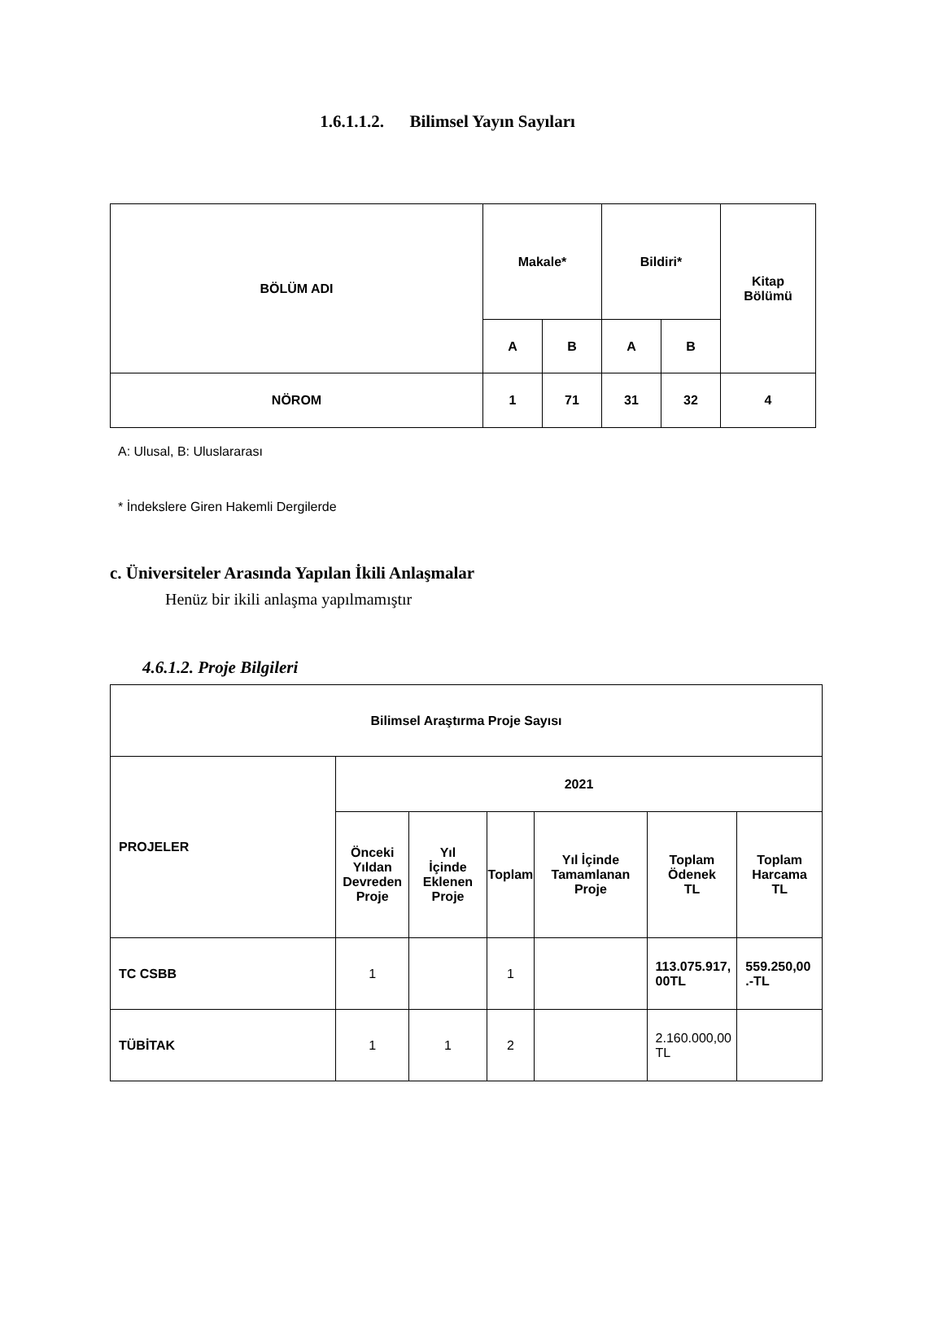1.6.1.1.2. Bilimsel Yayın Sayıları
| BÖLÜM ADI | Makale* | | Bildiri* | | Kitap Bölümü |
| --- | --- | --- | --- | --- | --- |
| | A | B | A | B | |
| NÖROM | 1 | 71 | 31 | 32 | 4 |
A: Ulusal, B: Uluslararası
* İndekslere Giren Hakemli Dergilerde
c. Üniversiteler Arasında Yapılan İkili Anlaşmalar
Henüz bir ikili anlaşma yapılmamıştır
4.6.1.2. Proje Bilgileri
| Bilimsel Araştırma Proje Sayısı | | | | | | |
| --- | --- | --- | --- | --- | --- | --- |
| PROJELER | 2021 | | | | | |
| | Önceki Yıldan Devreden Proje | Yıl İçinde Eklenen Proje | Toplam | Yıl İçinde Tamamlanan Proje | Toplam Ödenek TL | Toplam Harcama TL |
| TC CSBB | 1 | | 1 | | 113.075.917, 00TL | 559.250,00 .-TL |
| TÜBİTAK | 1 | 1 | 2 | | 2.160.000,00 TL | |